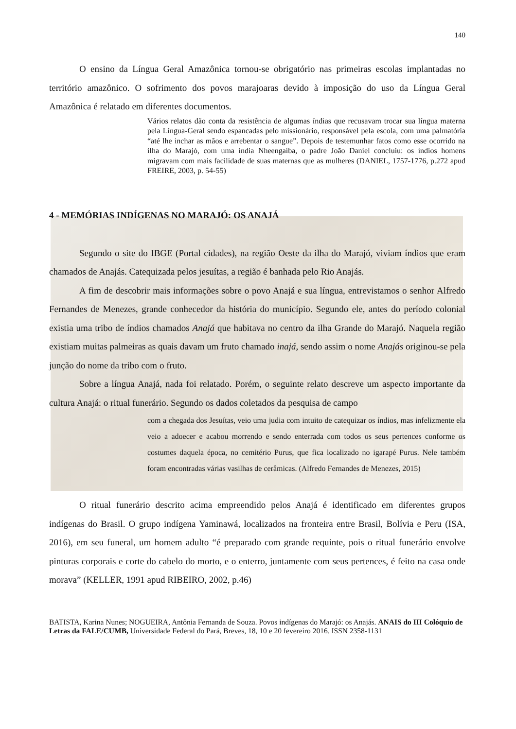140
O ensino da Língua Geral Amazônica tornou-se obrigatório nas primeiras escolas implantadas no território amazônico. O sofrimento dos povos marajoaras devido à imposição do uso da Língua Geral Amazônica é relatado em diferentes documentos.
Vários relatos dão conta da resistência de algumas índias que recusavam trocar sua língua materna pela Língua-Geral sendo espancadas pelo missionário, responsável pela escola, com uma palmatória “até lhe inchar as mãos e arrebentar o sangue”. Depois de testemunhar fatos como esse ocorrido na ilha do Marajó, com uma índia Nheengaíba, o padre João Daniel concluiu: os índios homens migravam com mais facilidade de suas maternas que as mulheres (DANIEL, 1757-1776, p.272 apud FREIRE, 2003, p. 54-55)
4 - MEMÓRIAS INDÍGENAS NO MARAJÓ: OS ANAJÁ
Segundo o site do IBGE (Portal cidades), na região Oeste da ilha do Marajó, viviam índios que eram chamados de Anajás. Catequizada pelos jesuítas, a região é banhada pelo Rio Anajás.
A fim de descobrir mais informações sobre o povo Anajá e sua língua, entrevistamos o senhor Alfredo Fernandes de Menezes, grande conhecedor da história do município. Segundo ele, antes do período colonial existia uma tribo de índios chamados Anajá que habitava no centro da ilha Grande do Marajó. Naquela região existiam muitas palmeiras as quais davam um fruto chamado inajá, sendo assim o nome Anajás originou-se pela junção do nome da tribo com o fruto.
Sobre a língua Anajá, nada foi relatado. Porém, o seguinte relato descreve um aspecto importante da cultura Anajá: o ritual funerário. Segundo os dados coletados da pesquisa de campo
com a chegada dos Jesuítas, veio uma judia com intuito de catequizar os índios, mas infelizmente ela veio a adoecer e acabou morrendo e sendo enterrada com todos os seus pertences conforme os costumes daquela época, no cemitério Purus, que fica localizado no igarapé Purus. Nele também foram encontradas várias vasilhas de cerâmicas. (Alfredo Fernandes de Menezes, 2015)
O ritual funerário descrito acima empreendido pelos Anajá é identificado em diferentes grupos indígenas do Brasil. O grupo indígena Yaminawá, localizados na fronteira entre Brasil, Bolívia e Peru (ISA, 2016), em seu funeral, um homem adulto “é preparado com grande requinte, pois o ritual funerário envolve pinturas corporais e corte do cabelo do morto, e o enterro, juntamente com seus pertences, é feito na casa onde morava” (KELLER, 1991 apud RIBEIRO, 2002, p.46)
BATISTA, Karina Nunes; NOGUEIRA, Antônia Fernanda de Souza. Povos indígenas do Marajó: os Anajás. ANAIS do III Colóquio de Letras da FALE/CUMB, Universidade Federal do Pará, Breves, 18, 10 e 20 fevereiro 2016. ISSN 2358-1131